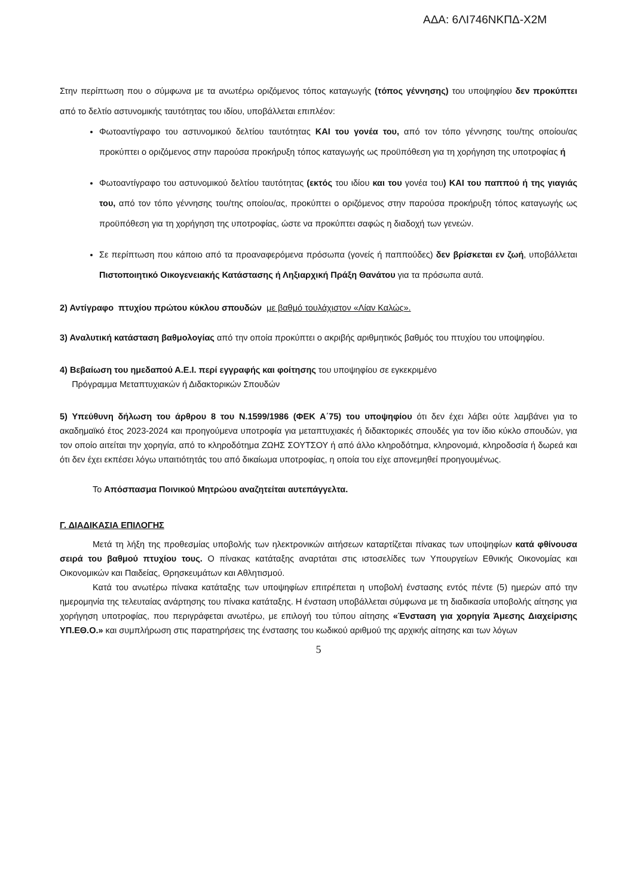ΑΔΑ: 6ΛΙ746ΝΚΠΔ-Χ2Μ
Στην περίπτωση που ο σύμφωνα με τα ανωτέρω οριζόμενος τόπος καταγωγής (τόπος γέννησης) του υποψηφίου δεν προκύπτει από το δελτίο αστυνομικής ταυτότητας του ιδίου, υποβάλλεται επιπλέον:
Φωτοαντίγραφο του αστυνομικού δελτίου ταυτότητας ΚΑΙ του γονέα του, από τον τόπο γέννησης του/της οποίου/ας προκύπτει ο οριζόμενος στην παρούσα προκήρυξη τόπος καταγωγής ως προϋπόθεση για τη χορήγηση της υποτροφίας ή
Φωτοαντίγραφο του αστυνομικού δελτίου ταυτότητας (εκτός του ιδίου και του γονέα του) ΚΑΙ του παππού ή της γιαγιάς του, από τον τόπο γέννησης του/της οποίου/ας, προκύπτει ο οριζόμενος στην παρούσα προκήρυξη τόπος καταγωγής ως προϋπόθεση για τη χορήγηση της υποτροφίας, ώστε να προκύπτει σαφώς η διαδοχή των γενεών.
Σε περίπτωση που κάποιο από τα προαναφερόμενα πρόσωπα (γονείς ή παππούδες) δεν βρίσκεται εν ζωή, υποβάλλεται Πιστοποιητικό Οικογενειακής Κατάστασης ή Ληξιαρχική Πράξη Θανάτου για τα πρόσωπα αυτά.
2) Αντίγραφο πτυχίου πρώτου κύκλου σπουδών με βαθμό τουλάχιστον «Λίαν Καλώς».
3) Αναλυτική κατάσταση βαθμολογίας από την οποία προκύπτει ο ακριβής αριθμητικός βαθμός του πτυχίου του υποψηφίου.
4) Βεβαίωση του ημεδαπού Α.Ε.Ι. περί εγγραφής και φοίτησης του υποψηφίου σε εγκεκριμένο
Πρόγραμμα Μεταπτυχιακών ή Διδακτορικών Σπουδών
5) Υπεύθυνη δήλωση του άρθρου 8 του Ν.1599/1986 (ΦΕΚ Α΄75) του υποψηφίου ότι δεν έχει λάβει ούτε λαμβάνει για το ακαδημαϊκό έτος 2023-2024 και προηγούμενα υποτροφία για μεταπτυχιακές ή διδακτορικές σπουδές για τον ίδιο κύκλο σπουδών, για τον οποίο αιτείται την χορηγία, από το κληροδότημα ΖΩΗΣ ΣΟΥΤΣΟΥ ή από άλλο κληροδότημα, κληρονομιά, κληροδοσία ή δωρεά και ότι δεν έχει εκπέσει λόγω υπαιτιότητάς του από δικαίωμα υποτροφίας, η οποία του είχε απονεμηθεί προηγουμένως.
Το Απόσπασμα Ποινικού Μητρώου αναζητείται αυτεπάγγελτα.
Γ. ΔΙΑΔΙΚΑΣΙΑ ΕΠΙΛΟΓΗΣ
Μετά τη λήξη της προθεσμίας υποβολής των ηλεκτρονικών αιτήσεων καταρτίζεται πίνακας των υποψηφίων κατά φθίνουσα σειρά του βαθμού πτυχίου τους. Ο πίνακας κατάταξης αναρτάται στις ιστοσελίδες των Υπουργείων Εθνικής Οικονομίας και Οικονομικών και Παιδείας, Θρησκευμάτων και Αθλητισμού.
Κατά του ανωτέρω πίνακα κατάταξης των υποψηφίων επιτρέπεται η υποβολή ένστασης εντός πέντε (5) ημερών από την ημερομηνία της τελευταίας ανάρτησης του πίνακα κατάταξης. Η ένσταση υποβάλλεται σύμφωνα με τη διαδικασία υποβολής αίτησης για χορήγηση υποτροφίας, που περιγράφεται ανωτέρω, με επιλογή του τύπου αίτησης «Ένσταση για χορηγία Άμεσης Διαχείρισης ΥΠ.ΕΘ.Ο.» και συμπλήρωση στις παρατηρήσεις της ένστασης του κωδικού αριθμού της αρχικής αίτησης και των λόγων
5